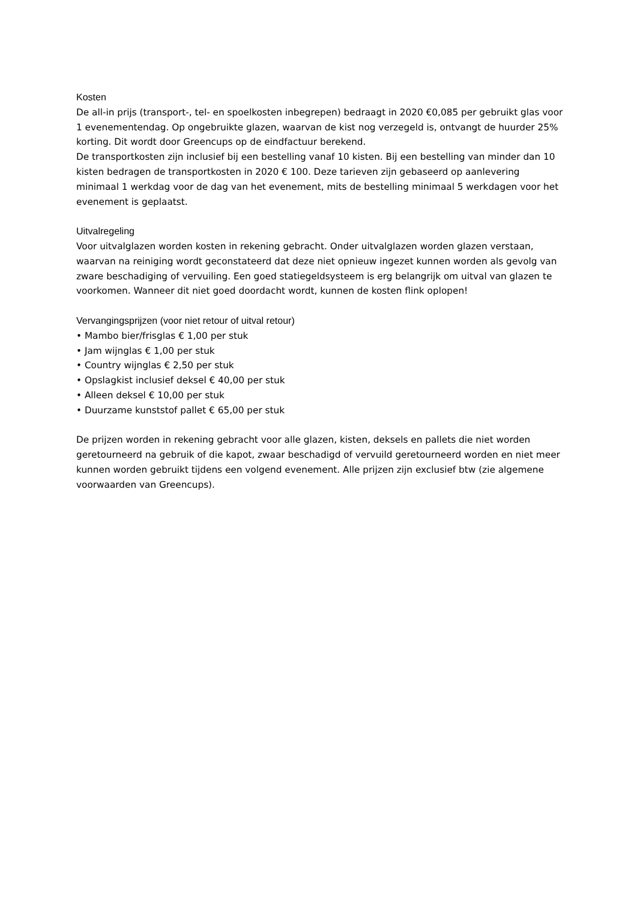Kosten
De all-in prijs (transport-, tel- en spoelkosten inbegrepen) bedraagt in 2020 €0,085 per gebruikt glas voor 1 evenementendag. Op ongebruikte glazen, waarvan de kist nog verzegeld is, ontvangt de huurder 25% korting. Dit wordt door Greencups op de eindfactuur berekend.
De transportkosten zijn inclusief bij een bestelling vanaf 10 kisten. Bij een bestelling van minder dan 10 kisten bedragen de transportkosten in 2020 € 100. Deze tarieven zijn gebaseerd op aanlevering minimaal 1 werkdag voor de dag van het evenement, mits de bestelling minimaal 5 werkdagen voor het evenement is geplaatst.
Uitvalregeling
Voor uitvalglazen worden kosten in rekening gebracht. Onder uitvalglazen worden glazen verstaan, waarvan na reiniging wordt geconstateerd dat deze niet opnieuw ingezet kunnen worden als gevolg van zware beschadiging of vervuiling. Een goed statiegeldsysteem is erg belangrijk om uitval van glazen te voorkomen. Wanneer dit niet goed doordacht wordt, kunnen de kosten flink oplopen!
Vervangingsprijzen (voor niet retour of uitval retour)
• Mambo bier/frisglas € 1,00 per stuk
• Jam wijnglas € 1,00 per stuk
• Country wijnglas € 2,50 per stuk
• Opslagkist inclusief deksel € 40,00 per stuk
• Alleen deksel € 10,00 per stuk
• Duurzame kunststof pallet € 65,00 per stuk
De prijzen worden in rekening gebracht voor alle glazen, kisten, deksels en pallets die niet worden geretourneerd na gebruik of die kapot, zwaar beschadigd of vervuild geretourneerd worden en niet meer kunnen worden gebruikt tijdens een volgend evenement. Alle prijzen zijn exclusief btw (zie algemene voorwaarden van Greencups).